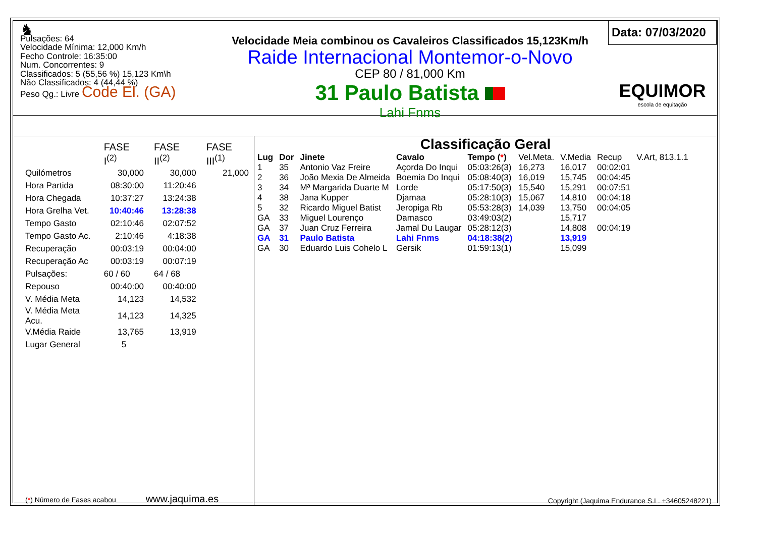♞
Pulsações: 64
Velocidade Mínima: 12,000 Km/h
Fecho Controle: 16:35:00
Num. Concorrentes: 9
Classificados: 5 (55,56 %) 15,123 Km\h
Não Classificados: 4 (44,44 %)
Peso Qg.: Livre Code El. (GA)
Velocidade Meia combinou os Cavaleiros Classificados 15,123Km/h
Raide Internacional Montemor-o-Novo
CEP 80 / 81,000 Km
31 Paulo Batista
Lahi Fnms
Data: 07/03/2020
EQUIMOR
escola de equitação
| | FASE I<sup>(2)</sup> | FASE II<sup>(2)</sup> | FASE III<sup>(1)</sup> |
| Quilómetros | 30,000 | 30,000 | 21,000 |
| Hora Partida | 08:30:00 | 11:20:46 | |
| Hora Chegada | 10:37:27 | 13:24:38 | |
| Hora Grelha Vet. | 10:40:46 | 13:28:38 | |
| Tempo Gasto | 02:10:46 | 02:07:52 | |
| Tempo Gasto Ac. | 2:10:46 | 4:18:38 | |
| Recuperação | 00:03:19 | 00:04:00 | |
| Recuperação Ac | 00:03:19 | 00:07:19 | |
| Pulsações: | 60 / 60 | 64 / 68 | |
| Repouso | 00:40:00 | 00:40:00 | |
| V. Média Meta | 14,123 | 14,532 | |
| V. Média Meta Acu. | 14,123 | 14,325 | |
| V.Média Raide | 13,765 | 13,919 | |
| Lugar General | 5 | | |
(*) Número de Fases acabou www.jaquima.es
Classificação Geral
| Lug | Dor | Jinete | Cavalo | Tempo ( * ) | Vel.Meta. | V.Media | Recup | V.Art, 813.1.1 |
| --- | --- | --- | --- | --- | --- | --- | --- | --- |
| 1 | 35 | Antonio Vaz Freire | Açorda Do Inqui | 05:03:26(3) | 16,273 | 16,017 | 00:02:01 | |
| 2 | 36 | João Mexia De Almeida | Boemia Do Inqui | 05:08:40(3) | 16,019 | 15,745 | 00:04:45 | |
| 3 | 34 | Mª Margarida Duarte M | Lorde | 05:17:50(3) | 15,540 | 15,291 | 00:07:51 | |
| 4 | 38 | Jana Kupper | Djamaa | 05:28:10(3) | 15,067 | 14,810 | 00:04:18 | |
| 5 | 32 | Ricardo Miguel Batist | Jeropiga Rb | 05:53:28(3) | 14,039 | 13,750 | 00:04:05 | |
| GA | 33 | Miguel Lourenço | Damasco | 03:49:03(2) | | 15,717 | | |
| GA | 37 | Juan Cruz Ferreira | Jamal Du Laugar | 05:28:12(3) | | 14,808 | 00:04:19 | |
| GA | 31 | Paulo Batista | Lahi Fnms | 04:18:38(2) | | 13,919 | | |
| GA | 30 | Eduardo Luis Cohelo L | Gersik | 01:59:13(1) | | 15,099 | | |
Copyright (Jaquima Endurance S.L. +34605248221)